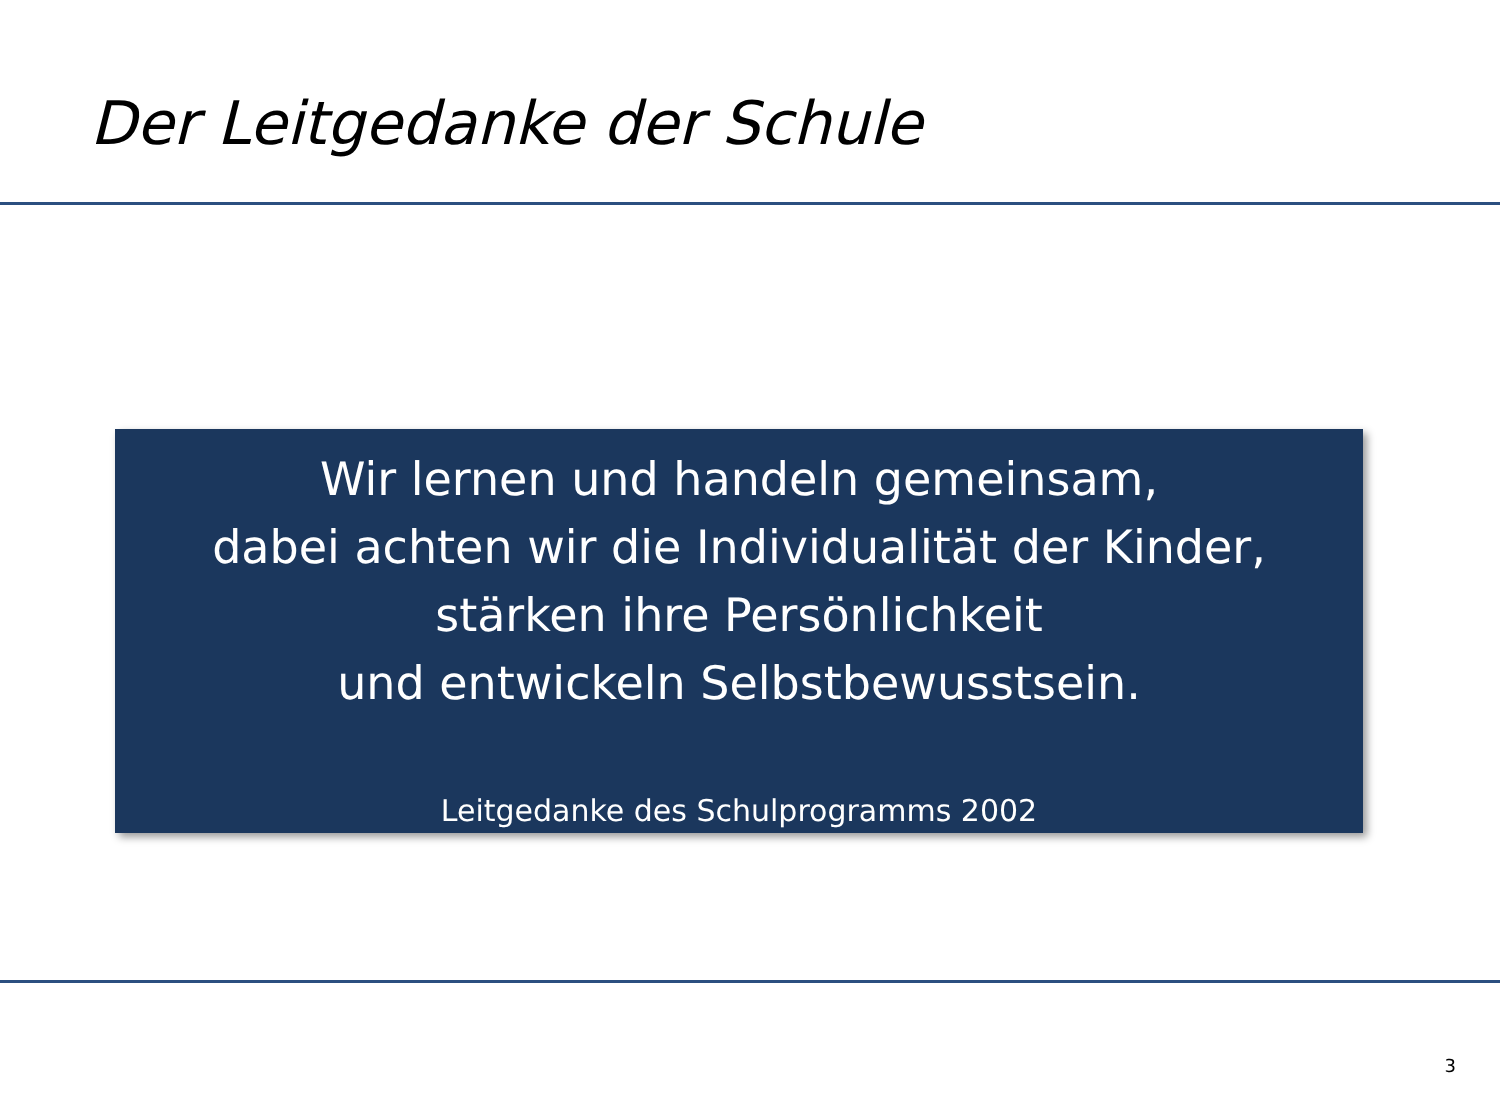Der Leitgedanke der Schule
Wir lernen und handeln gemeinsam,
dabei achten wir die Individualität der Kinder,
stärken ihre Persönlichkeit
und entwickeln Selbstbewusstsein.
Leitgedanke des Schulprogramms 2002
3